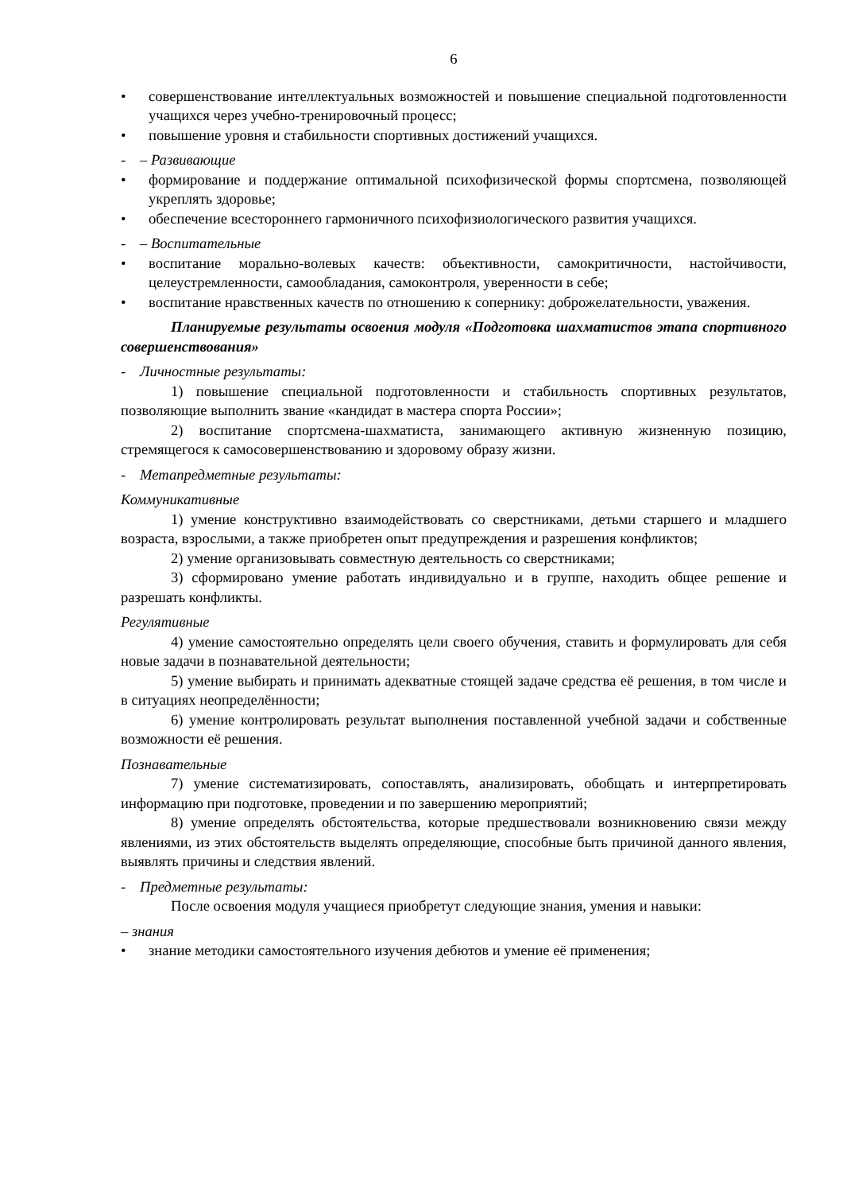6
• совершенствование интеллектуальных возможностей и повышение специальной подготовленности учащихся через учебно-тренировочный процесс;
• повышение уровня и стабильности спортивных достижений учащихся.
- – Развивающие
• формирование и поддержание оптимальной психофизической формы спортсмена, позволяющей укреплять здоровье;
• обеспечение всестороннего гармоничного психофизиологического развития учащихся.
- – Воспитательные
• воспитание морально-волевых качеств: объективности, самокритичности, настойчивости, целеустремленности, самообладания, самоконтроля, уверенности в себе;
• воспитание нравственных качеств по отношению к сопернику: доброжелательности, уважения.
Планируемые результаты освоения модуля «Подготовка шахматистов этапа спортивного совершенствования»
- Личностные результаты:
1) повышение специальной подготовленности и стабильность спортивных результатов, позволяющие выполнить звание «кандидат в мастера спорта России»;
2) воспитание спортсмена-шахматиста, занимающего активную жизненную позицию, стремящегося к самосовершенствованию и здоровому образу жизни.
- Метапредметные результаты:
Коммуникативные
1) умение конструктивно взаимодействовать со сверстниками, детьми старшего и младшего возраста, взрослыми, а также приобретен опыт предупреждения и разрешения конфликтов;
2) умение организовывать совместную деятельность со сверстниками;
3) сформировано умение работать индивидуально и в группе, находить общее решение и разрешать конфликты.
Регулятивные
4) умение самостоятельно определять цели своего обучения, ставить и формулировать для себя новые задачи в познавательной деятельности;
5) умение выбирать и принимать адекватные стоящей задаче средства её решения, в том числе и в ситуациях неопределённости;
6) умение контролировать результат выполнения поставленной учебной задачи и собственные возможности её решения.
Познавательные
7) умение систематизировать, сопоставлять, анализировать, обобщать и интерпретировать информацию при подготовке, проведении и по завершению мероприятий;
8) умение определять обстоятельства, которые предшествовали возникновению связи между явлениями, из этих обстоятельств выделять определяющие, способные быть причиной данного явления, выявлять причины и следствия явлений.
- Предметные результаты:
После освоения модуля учащиеся приобретут следующие знания, умения и навыки:
– знания
• знание методики самостоятельного изучения дебютов и умение её применения;